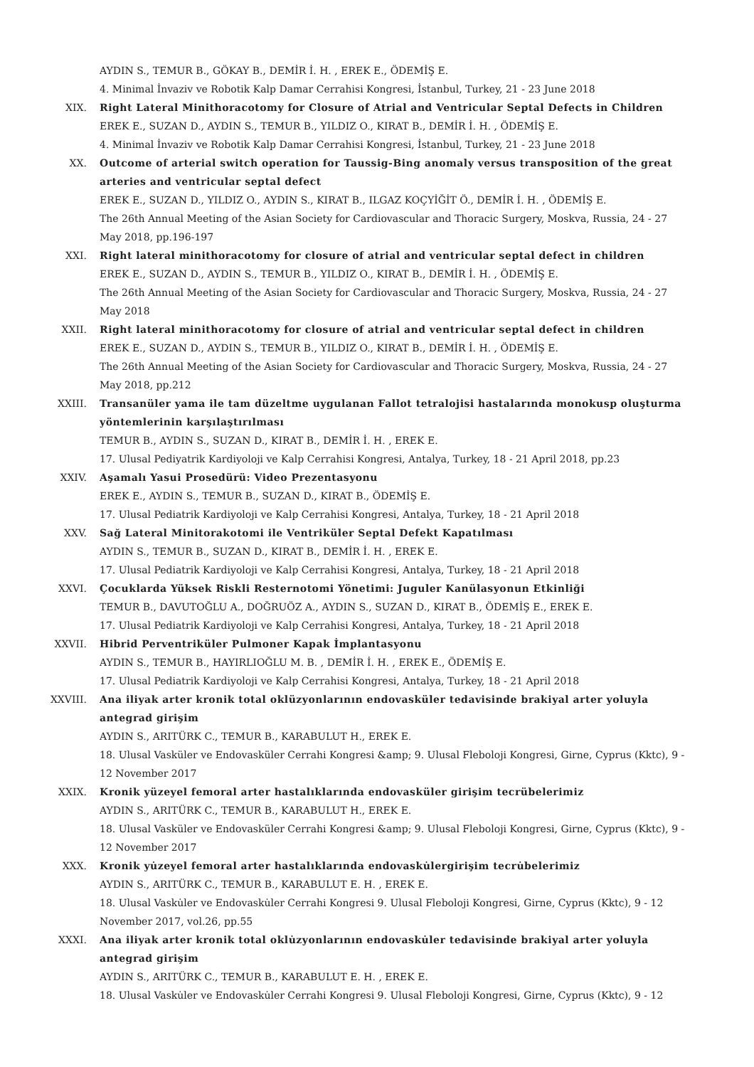AYDIN S., TEMUR B., GÖKAY B., DEMİR İ. H. , EREK E., ÖDEMİŞ E.
4. Minimal İnvaziv ve Robotik Kalp Damar Cerrahisi Kongresi, İstanbul, Turkey, 21 - 23 June 2018
XIX. Right Lateral Minithoracotomy for Closure of Atrial and Ventricular Septal Defects in Children
EREK E., SUZAN D., AYDIN S., TEMUR B., YILDIZ O., KIRAT B., DEMİR İ. H. , ÖDEMİŞ E.
4. Minimal İnvaziv ve Robotik Kalp Damar Cerrahisi Kongresi, İstanbul, Turkey, 21 - 23 June 2018
XX. Outcome of arterial switch operation for Taussig-Bing anomaly versus transposition of the great arteries and ventricular septal defect
EREK E., SUZAN D., YILDIZ O., AYDIN S., KIRAT B., ILGAZ KOÇYİĞİT Ö., DEMİR İ. H. , ÖDEMİŞ E.
The 26th Annual Meeting of the Asian Society for Cardiovascular and Thoracic Surgery, Moskva, Russia, 24 - 27 May 2018, pp.196-197
XXI. Right lateral minithoracotomy for closure of atrial and ventricular septal defect in children
EREK E., SUZAN D., AYDIN S., TEMUR B., YILDIZ O., KIRAT B., DEMİR İ. H. , ÖDEMİŞ E.
The 26th Annual Meeting of the Asian Society for Cardiovascular and Thoracic Surgery, Moskva, Russia, 24 - 27 May 2018
XXII. Right lateral minithoracotomy for closure of atrial and ventricular septal defect in children
EREK E., SUZAN D., AYDIN S., TEMUR B., YILDIZ O., KIRAT B., DEMİR İ. H. , ÖDEMİŞ E.
The 26th Annual Meeting of the Asian Society for Cardiovascular and Thoracic Surgery, Moskva, Russia, 24 - 27 May 2018, pp.212
XXIII. Transanüler yama ile tam düzeltme uygulanan Fallot tetralojisi hastalarında monokusp oluşturma yöntemlerinin karşılaştırılması
TEMUR B., AYDIN S., SUZAN D., KIRAT B., DEMİR İ. H. , EREK E.
17. Ulusal Pediyatrik Kardiyoloji ve Kalp Cerrahisi Kongresi, Antalya, Turkey, 18 - 21 April 2018, pp.23
XXIV. Aşamalı Yasui Prosedürü: Video Prezentasyonu
EREK E., AYDIN S., TEMUR B., SUZAN D., KIRAT B., ÖDEMİŞ E.
17. Ulusal Pediatrik Kardiyoloji ve Kalp Cerrahisi Kongresi, Antalya, Turkey, 18 - 21 April 2018
XXV. Sağ Lateral Minitorakotomi ile Ventriküler Septal Defekt Kapatılması
AYDIN S., TEMUR B., SUZAN D., KIRAT B., DEMİR İ. H. , EREK E.
17. Ulusal Pediatrik Kardiyoloji ve Kalp Cerrahisi Kongresi, Antalya, Turkey, 18 - 21 April 2018
XXVI. Çocuklarda Yüksek Riskli Resternotomi Yönetimi: Juguler Kanülasyonun Etkinliği
TEMUR B., DAVUTOĞLU A., DOĞRUÖZ A., AYDIN S., SUZAN D., KIRAT B., ÖDEMİŞ E., EREK E.
17. Ulusal Pediatrik Kardiyoloji ve Kalp Cerrahisi Kongresi, Antalya, Turkey, 18 - 21 April 2018
XXVII. Hibrid Perventriküler Pulmoner Kapak İmplantasyonu
AYDIN S., TEMUR B., HAYIRLIOĞLU M. B. , DEMİR İ. H. , EREK E., ÖDEMİŞ E.
17. Ulusal Pediatrik Kardiyoloji ve Kalp Cerrahisi Kongresi, Antalya, Turkey, 18 - 21 April 2018
XXVIII. Ana iliyak arter kronik total oklüzyonlarının endovasküler tedavisinde brakiyal arter yoluyla antegrad girişim
AYDIN S., ARITÜRK C., TEMUR B., KARABULUT H., EREK E.
18. Ulusal Vasküler ve Endovasküler Cerrahi Kongresi &amp; 9. Ulusal Fleboloji Kongresi, Girne, Cyprus (Kktc), 9 - 12 November 2017
XXIX. Kronik yüzeyel femoral arter hastalıklarında endovasküler girişim tecrübelerimiz
AYDIN S., ARITÜRK C., TEMUR B., KARABULUT H., EREK E.
18. Ulusal Vasküler ve Endovasküler Cerrahi Kongresi &amp; 9. Ulusal Fleboloji Kongresi, Girne, Cyprus (Kktc), 9 - 12 November 2017
XXX. Kronik yu̇zeyel femoral arter hastalıklarında endovasku̇lergirişim tecru̇belerimiz
AYDIN S., ARITÜRK C., TEMUR B., KARABULUT E. H. , EREK E.
18. Ulusal Vasku̇ler ve Endovasku̇ler Cerrahi Kongresi 9. Ulusal Fleboloji Kongresi, Girne, Cyprus (Kktc), 9 - 12 November 2017, vol.26, pp.55
XXXI. Ana iliyak arter kronik total oklu̇zyonlarının endovasku̇ler tedavisinde brakiyal arter yoluyla antegrad girişim
AYDIN S., ARITÜRK C., TEMUR B., KARABULUT E. H. , EREK E.
18. Ulusal Vasku̇ler ve Endovasku̇ler Cerrahi Kongresi 9. Ulusal Fleboloji Kongresi, Girne, Cyprus (Kktc), 9 - 12